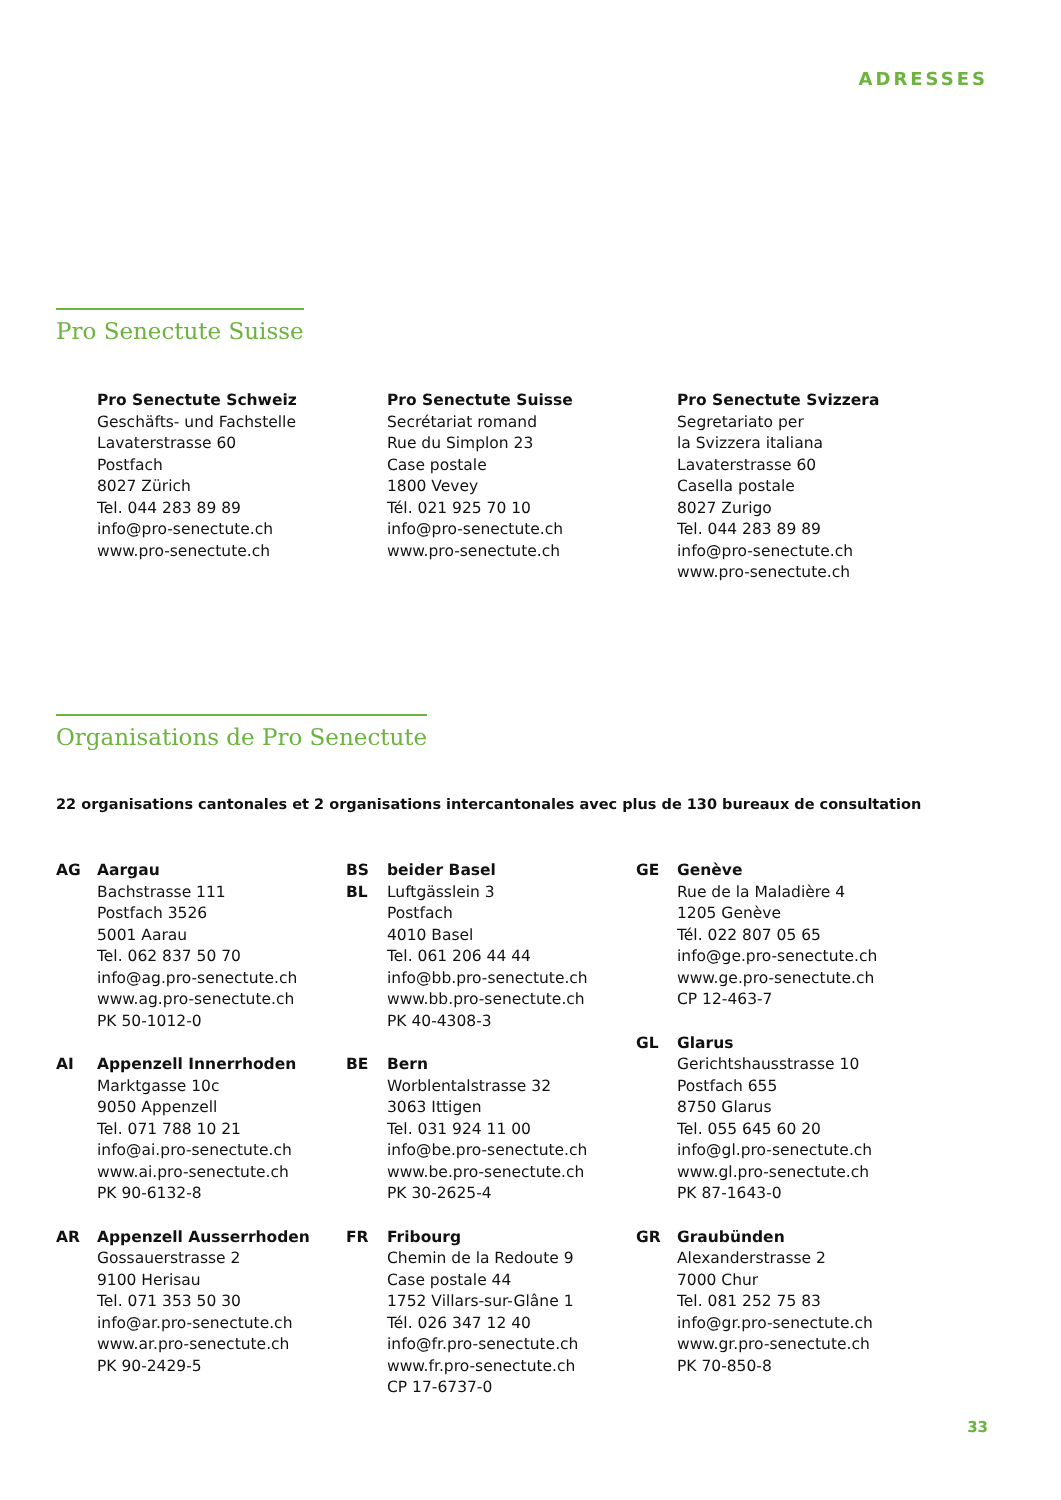ADRESSES
Pro Senectute Suisse
Pro Senectute Schweiz
Geschäfts- und Fachstelle
Lavaterstrasse 60
Postfach
8027 Zürich
Tel. 044 283 89 89
info@pro-senectute.ch
www.pro-senectute.ch
Pro Senectute Suisse
Secrétariat romand
Rue du Simplon 23
Case postale
1800 Vevey
Tél. 021 925 70 10
info@pro-senectute.ch
www.pro-senectute.ch
Pro Senectute Svizzera
Segretariato per
la Svizzera italiana
Lavaterstrasse 60
Casella postale
8027 Zurigo
Tel. 044 283 89 89
info@pro-senectute.ch
www.pro-senectute.ch
Organisations de Pro Senectute
22 organisations cantonales et 2 organisations intercantonales avec plus de 130 bureaux de consultation
AG Aargau
Bachstrasse 111
Postfach 3526
5001 Aarau
Tel. 062 837 50 70
info@ag.pro-senectute.ch
www.ag.pro-senectute.ch
PK 50-1012-0
AI Appenzell Innerrhoden
Marktgasse 10c
9050 Appenzell
Tel. 071 788 10 21
info@ai.pro-senectute.ch
www.ai.pro-senectute.ch
PK 90-6132-8
AR Appenzell Ausserrhoden
Gossauerstrasse 2
9100 Herisau
Tel. 071 353 50 30
info@ar.pro-senectute.ch
www.ar.pro-senectute.ch
PK 90-2429-5
BS
BL
beider Basel
Luftgässlein 3
Postfach
4010 Basel
Tel. 061 206 44 44
info@bb.pro-senectute.ch
www.bb.pro-senectute.ch
PK 40-4308-3
BE Bern
Worblentalstrasse 32
3063 Ittigen
Tel. 031 924 11 00
info@be.pro-senectute.ch
www.be.pro-senectute.ch
PK 30-2625-4
FR Fribourg
Chemin de la Redoute 9
Case postale 44
1752 Villars-sur-Glâne 1
Tél. 026 347 12 40
info@fr.pro-senectute.ch
www.fr.pro-senectute.ch
CP 17-6737-0
GE Genève
Rue de la Maladière 4
1205 Genève
Tél. 022 807 05 65
info@ge.pro-senectute.ch
www.ge.pro-senectute.ch
CP 12-463-7
GL Glarus
Gerichtshausstrasse 10
Postfach 655
8750 Glarus
Tel. 055 645 60 20
info@gl.pro-senectute.ch
www.gl.pro-senectute.ch
PK 87-1643-0
GR Graubünden
Alexanderstrasse 2
7000 Chur
Tel. 081 252 75 83
info@gr.pro-senectute.ch
www.gr.pro-senectute.ch
PK 70-850-8
33